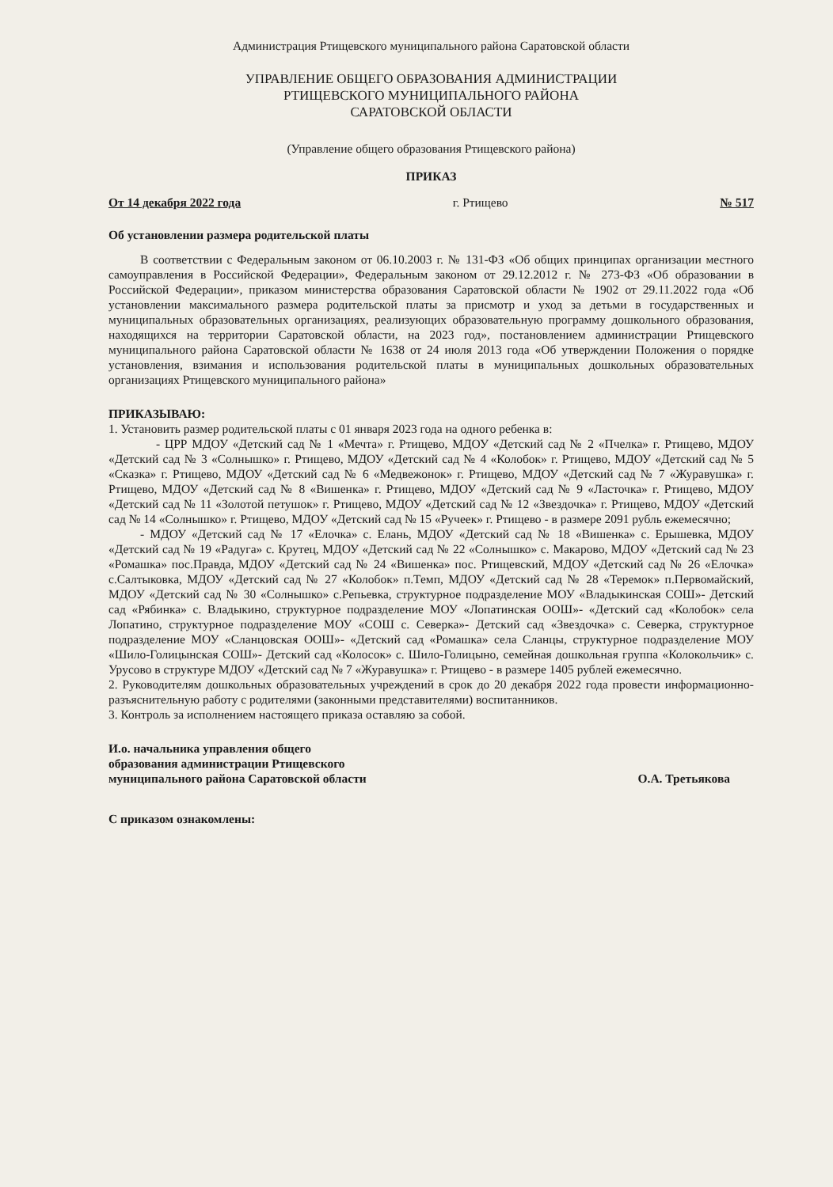Администрация Ртищевского муниципального района Саратовской области
УПРАВЛЕНИЕ ОБЩЕГО ОБРАЗОВАНИЯ АДМИНИСТРАЦИИ
РТИЩЕВСКОГО МУНИЦИПАЛЬНОГО РАЙОНА
САРАТОВСКОЙ ОБЛАСТИ
(Управление общего образования Ртищевского района)
ПРИКАЗ
От 14 декабря 2022 года г. Ртищево № 517
Об установлении размера родительской платы
В соответствии с Федеральным законом от 06.10.2003 г. № 131-ФЗ «Об общих принципах организации местного самоуправления в Российской Федерации», Федеральным законом от 29.12.2012 г. № 273-ФЗ «Об образовании в Российской Федерации», приказом министерства образования Саратовской области № 1902 от 29.11.2022 года «Об установлении максимального размера родительской платы за присмотр и уход за детьми в государственных и муниципальных образовательных организациях, реализующих образовательную программу дошкольного образования, находящихся на территории Саратовской области, на 2023 год», постановлением администрации Ртищевского муниципального района Саратовской области № 1638 от 24 июля 2013 года «Об утверждении Положения о порядке установления, взимания и использования родительской платы в муниципальных дошкольных образовательных организациях Ртищевского муниципального района»
ПРИКАЗЫВАЮ:
1. Установить размер родительской платы с 01 января 2023 года на одного ребенка в:
- ЦРР МДОУ «Детский сад № 1 «Мечта» г. Ртищево, МДОУ «Детский сад № 2 «Пчелка» г. Ртищево, МДОУ «Детский сад № 3 «Солнышко» г. Ртищево, МДОУ «Детский сад № 4 «Колобок» г. Ртищево, МДОУ «Детский сад № 5 «Сказка» г. Ртищево, МДОУ «Детский сад № 6 «Медвежонок» г. Ртищево, МДОУ «Детский сад № 7 «Журавушка» г. Ртищево, МДОУ «Детский сад № 8 «Вишенка» г. Ртищево, МДОУ «Детский сад № 9 «Ласточка» г. Ртищево, МДОУ «Детский сад № 11 «Золотой петушок» г. Ртищево, МДОУ «Детский сад № 12 «Звездочка» г. Ртищево, МДОУ «Детский сад № 14 «Солнышко» г. Ртищево, МДОУ «Детский сад № 15 «Ручеек» г. Ртищево - в размере 2091 рубль ежемесячно;
- МДОУ «Детский сад № 17 «Елочка» с. Елань, МДОУ «Детский сад № 18 «Вишенка» с. Ерышевка, МДОУ «Детский сад № 19 «Радуга» с. Крутец, МДОУ «Детский сад № 22 «Солнышко» с. Макарово, МДОУ «Детский сад № 23 «Ромашка» пос.Правда, МДОУ «Детский сад № 24 «Вишенка» пос. Ртищевский, МДОУ «Детский сад № 26 «Елочка» с.Салтыковка, МДОУ «Детский сад № 27 «Колобок» п.Темп, МДОУ «Детский сад № 28 «Теремок» п.Первомайский, МДОУ «Детский сад № 30 «Солнышко» с.Репьевка, структурное подразделение МОУ «Владыкинская СОШ»- Детский сад «Рябинка» с. Владыкино, структурное подразделение МОУ «Лопатинская ООШ»- «Детский сад «Колобок» села Лопатино, структурное подразделение МОУ «СОШ с. Северка»- Детский сад «Звездочка» с. Северка, структурное подразделение МОУ «Сланцовская ООШ»- «Детский сад «Ромашка» села Сланцы, структурное подразделение МОУ «Шило-Голицынская СОШ»- Детский сад «Колосок» с. Шило-Голицыно, семейная дошкольная группа «Колокольчик» с. Урусово в структуре МДОУ «Детский сад № 7 «Журавушка» г. Ртищево - в размере 1405 рублей ежемесячно.
2. Руководителям дошкольных образовательных учреждений в срок до 20 декабря 2022 года провести информационно- разъяснительную работу с родителями (законными представителями) воспитанников.
3. Контроль за исполнением настоящего приказа оставляю за собой.
И.о. начальника управления общего
образования администрации Ртищевского
муниципального района Саратовской области О.А. Третьякова
С приказом ознакомлены: